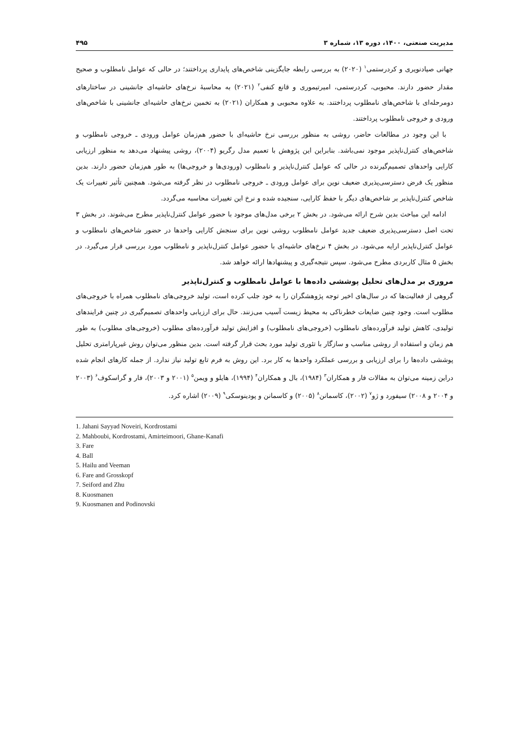مدیریت صنعتی، ۱۴۰۰، دوره ۱۳، شماره ۳ ۴۹۵
جهانی صیادنویری و کردرستمی<sup>۱</sup> (۲۰۲۰) به بررسی رابطه جایگزینی شاخص‌های پایداری پرداختند؛ در حالی که عوامل نامطلوب و صحیح مقدار حضور دارند. محبوبی، کردرستمی، امیرتیموری و قانع کنفی<sup>۲</sup> (۲۰۲۱) به محاسبهٔ نرخ‌های حاشیه‌ای جانشینی در ساختارهای دومرحله‌ای با شاخص‌های نامطلوب پرداختند. به علاوه محبوبی و همکاران (۲۰۲۱) به تخمین نرخ‌های حاشیه‌ای جانشینی با شاخص‌های ورودی و خروجی نامطلوب پرداختند.
با این وجود در مطالعات حاضر، روشی به منظور بررسی نرخ حاشیه‌ای با حضور هم‌زمان عوامل ورودی ـ خروجی نامطلوب و شاخص‌های کنترل‌ناپذیر موجود نمی‌باشد. بنابراین این پژوهش با تعمیم مدل رگریو (۲۰۰۴)، روشی پیشنهاد می‌دهد به منظور ارزیابی کارایی واحدهای تصمیم‌گیرنده در حالی که عوامل کنترل‌ناپذیر و نامطلوب (ورودی‌ها و خروجی‌ها) به طور هم‌زمان حضور دارند. بدین منظور یک فرض دسترسی‌پذیری ضعیف نوین برای عوامل ورودی ـ خروجی نامطلوب در نظر گرفته می‌شود. همچنین تأثیر تغییرات یک شاخص کنترل‌ناپذیر بر شاخص‌های دیگر با حفظ کارایی، سنجیده شده و نرخ این تغییرات محاسبه می‌گردد.
ادامه این مباحث بدین شرح ارائه می‌شود. در بخش ۲ برخی مدل‌های موجود با حضور عوامل کنترل‌ناپذیر مطرح می‌شوند. در بخش ۳ تحت اصل دسترسی‌پذیری ضعیف جدید عوامل نامطلوب روشی نوین برای سنجش کارایی واحدها در حضور شاخص‌های نامطلوب و عوامل کنترل‌ناپذیر ارایه می‌شود. در بخش ۴ نرخ‌های حاشیه‌ای با حضور عوامل کنترل‌ناپذیر و نامطلوب مورد بررسی قرار می‌گیرد. در بخش ۵ مثال کاربردی مطرح می‌شود. سپس نتیجه‌گیری و پیشنهادها ارائه خواهد شد.
مروری بر مدل‌های تحلیل پوششی داده‌ها با عوامل نامطلوب و کنترل‌ناپذیر
گروهی از فعالیت‌ها که در سال‌های اخیر توجه پژوهشگران را به خود جلب کرده است، تولید خروجی‌های نامطلوب همراه با خروجی‌های مطلوب است. وجود چنین ضایعات خطرناکی به محیط زیست آسیب می‌زنند. حال برای ارزیابی واحدهای تصمیم‌گیری در چنین فرایندهای تولیدی، کاهش تولید فرآورده‌های نامطلوب (خروجی‌های نامطلوب) و افزایش تولید فرآورده‌های مطلوب (خروجی‌های مطلوب) به طور هم زمان و استفاده از روشی مناسب و سازگار با تئوری تولید مورد بحث قرار گرفته است. بدین منظور می‌توان روش غیرپارامتری تحلیل پوششی داده‌ها را برای ارزیابی و بررسی عملکرد واحدها به کار برد. این روش به فرم تابع تولید نیاز ندارد. از جمله کارهای انجام شده دراین زمینه می‌توان به مقالات فار و همکاران<sup>۳</sup> (۱۹۸۴)، بال و همکاران<sup>۴</sup> (۱۹۹۴)، هایلو و ویمن<sup>۵</sup> (۲۰۰۱ و ۲۰۰۳)، فار و گراسکوف<sup>۶</sup> (۲۰۰۳ و ۲۰۰۴ و ۲۰۰۸) سیفورد و ژو<sup>۷</sup> (۲۰۰۲)، کاسمانن<sup>۸</sup> (۲۰۰۵) و کاسمانن و پودینوسکی<sup>۹</sup> (۲۰۰۹) اشاره کرد.
1. Jahani Sayyad Noveiri, Kordrostami
2. Mahboubi, Kordrostami, Amirteimoori, Ghane-Kanafi
3. Fare
4. Ball
5. Hailu and Veeman
6. Fare and Grosskopf
7. Seiford and Zhu
8. Kuosmanen
9. Kuosmanen and Podinovski